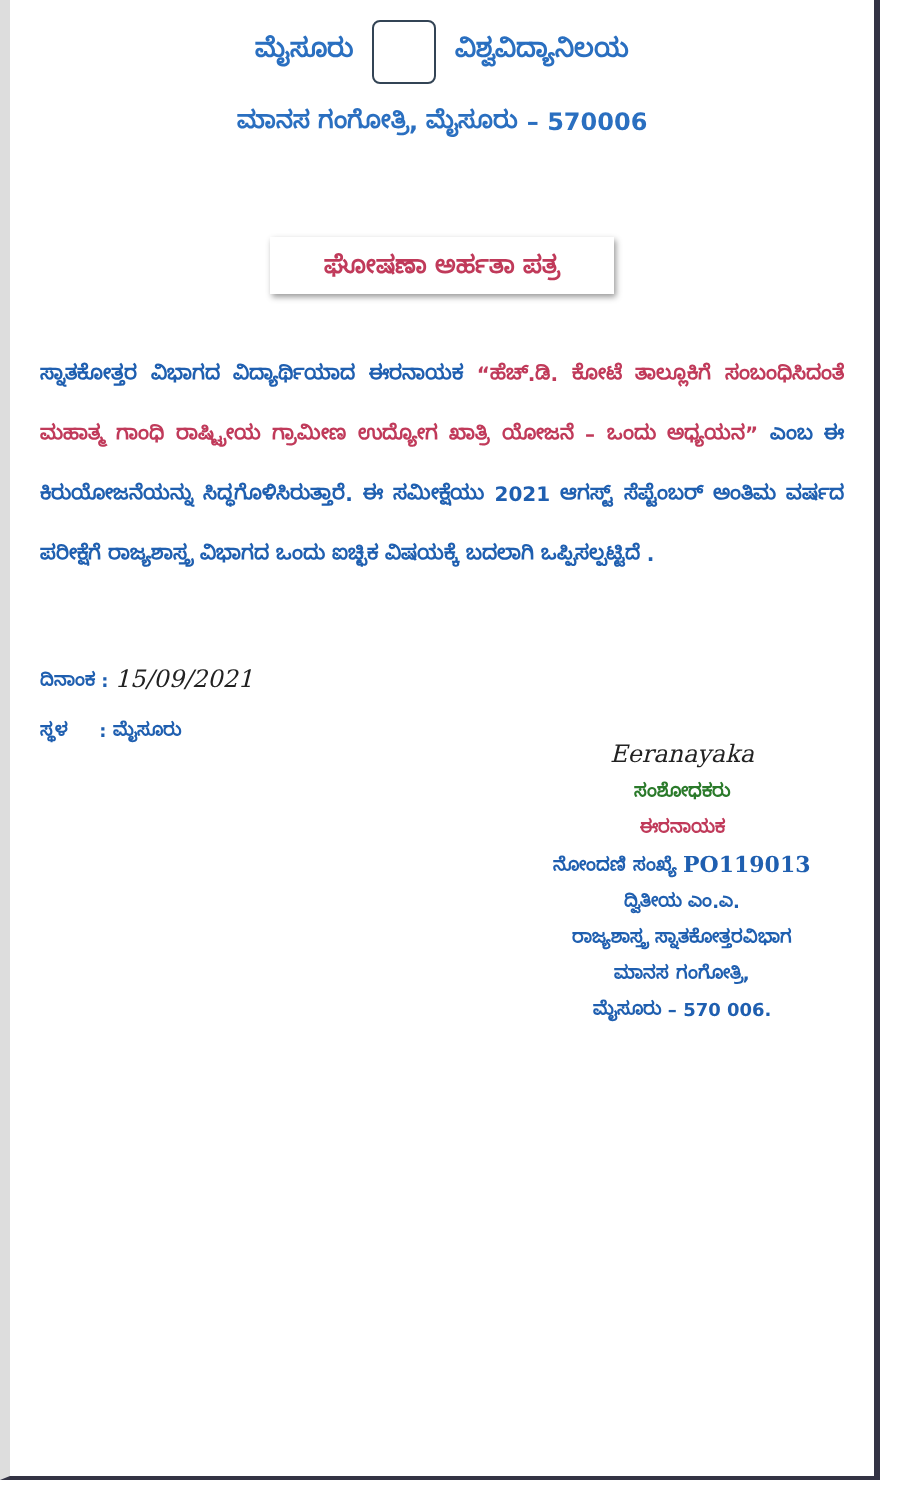ಮೈಸೂರು ವಿಶ್ವವಿದ್ಯಾನಿಲಯ
ಮಾನಸ ಗಂಗೋತ್ರಿ, ಮೈಸೂರು – 570006
ಘೋಷಣಾ ಅರ್ಹತಾ ಪತ್ರ
ಸ್ನಾತಕೋತ್ತರ ವಿಭಾಗದ ವಿದ್ಯಾರ್ಥಿಯಾದ ಈರನಾಯಕ “ಹೆಚ್.ಡಿ. ಕೋಟೆ ತಾಲ್ಲೂಕಿಗೆ ಸಂಬಂಧಿಸಿದಂತೆ ಮಹಾತ್ಮ ಗಾಂಧಿ ರಾಷ್ಟ್ರೀಯ ಗ್ರಾಮೀಣ ಉದ್ಯೋಗ ಖಾತ್ರಿ ಯೋಜನೆ – ಒಂದು ಅಧ್ಯಯನ” ಎಂಬ ಈ ಕಿರುಯೋಜನೆಯನ್ನು ಸಿದ್ಧಗೊಳಿಸಿರುತ್ತಾರೆ. ಈ ಸಮೀಕ್ಷೆಯು 2021 ಆಗಸ್ಟ್ ಸೆಪ್ಟೆಂಬರ್ ಅಂತಿಮ ವರ್ಷದ ಪರೀಕ್ಷೆಗೆ ರಾಜ್ಯಶಾಸ್ತ್ರ ವಿಭಾಗದ ಒಂದು ಐಚ್ಛಿಕ ವಿಷಯಕ್ಕೆ ಬದಲಾಗಿ ಒಪ್ಪಿಸಲ್ಪಟ್ಟಿದೆ .
ದಿನಾಂಕ : 15/09/2021
ಸ್ಥಳ : ಮೈಸೂರು
Eeranayaka
ಸಂಶೋಧಕರು
ಈರನಾಯಕ
ನೋಂದಣಿ ಸಂಖ್ಯೆ PO119013
ದ್ವಿತೀಯ ಎಂ.ಎ.
ರಾಜ್ಯಶಾಸ್ತ್ರ ಸ್ನಾತಕೋತ್ತರವಿಭಾಗ
ಮಾನಸ ಗಂಗೋತ್ರಿ,
ಮೈಸೂರು – 570 006.